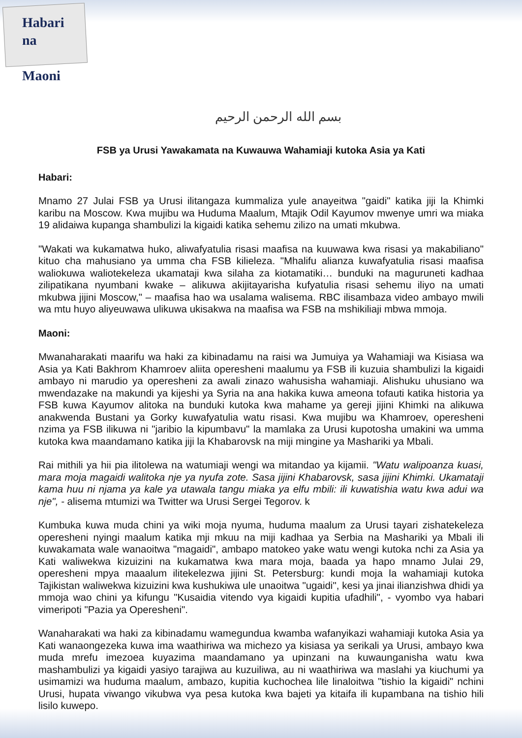Habari na
Maoni
بسم الله الرحمن الرحيم
FSB ya Urusi Yawakamata na Kuwauwa Wahamiaji kutoka Asia ya Kati
Habari:
Mnamo 27 Julai FSB ya Urusi ilitangaza kummaliza yule anayeitwa "gaidi" katika jiji la Khimki karibu na Moscow. Kwa mujibu wa Huduma Maalum, Mtajik Odil Kayumov mwenye umri wa miaka 19 alidaiwa kupanga shambulizi la kigaidi katika sehemu zilizo na umati mkubwa.
"Wakati wa kukamatwa huko, aliwafyatulia risasi maafisa na kuuwawa kwa risasi ya makabiliano" kituo cha mahusiano ya umma cha FSB kilieleza. "Mhalifu alianza kuwafyatulia risasi maafisa waliokuwa waliotekeleza ukamataji kwa silaha za kiotamatiki… bunduki na maguruneti kadhaa zilipatikana nyumbani kwake – alikuwa akijitayarisha kufyatulia risasi sehemu iliyo na umati mkubwa jijini Moscow," – maafisa hao wa usalama walisema. RBC ilisambaza video ambayo mwili wa mtu huyo aliyeuwawa ulikuwa ukisakwa na maafisa wa FSB na mshikiliaji mbwa mmoja.
Maoni:
Mwanaharakati maarifu wa haki za kibinadamu na raisi wa Jumuiya ya Wahamiaji wa Kisiasa wa Asia ya Kati Bakhrom Khamroev aliita operesheni maalumu ya FSB ili kuzuia shambulizi la kigaidi ambayo ni marudio ya operesheni za awali zinazo wahusisha wahamiaji. Alishuku uhusiano wa mwendazake na makundi ya kijeshi ya Syria na ana hakika kuwa ameona tofauti katika historia ya FSB kuwa Kayumov alitoka na bunduki kutoka kwa mahame ya gereji jijini Khimki na alikuwa anakwenda Bustani ya Gorky kuwafyatulia watu risasi. Kwa mujibu wa Khamroev, operesheni nzima ya FSB ilikuwa ni "jaribio la kipumbavu" la mamlaka za Urusi kupotosha umakini wa umma kutoka kwa maandamano katika jiji la Khabarovsk na miji mingine ya Mashariki ya Mbali.
Rai mithili ya hii pia ilitolewa na watumiaji wengi wa mitandao ya kijamii. "Watu walipoanza kuasi, mara moja magaidi walitoka nje ya nyufa zote. Sasa jijini Khabarovsk, sasa jijini Khimki. Ukamataji kama huu ni njama ya kale ya utawala tangu miaka ya elfu mbili: ili kuwatishia watu kwa adui wa nje", - alisema mtumizi wa Twitter wa Urusi Sergei Tegorov. k
Kumbuka kuwa muda chini ya wiki moja nyuma, huduma maalum za Urusi tayari zishatekeleza operesheni nyingi maalum katika mji mkuu na miji kadhaa ya Serbia na Mashariki ya Mbali ili kuwakamata wale wanaoitwa "magaidi", ambapo matokeo yake watu wengi kutoka nchi za Asia ya Kati waliwekwa kizuizini na kukamatwa kwa mara moja, baada ya hapo mnamo Julai 29, operesheni mpya maaalum ilitekelezwa jijini St. Petersburg: kundi moja la wahamiaji kutoka Tajikistan waliwekwa kizuizini kwa kushukiwa ule unaoitwa "ugaidi", kesi ya jinai ilianzishwa dhidi ya mmoja wao chini ya kifungu "Kusaidia vitendo vya kigaidi kupitia ufadhili", - vyombo vya habari vimeripoti "Pazia ya Operesheni".
Wanaharakati wa haki za kibinadamu wamegundua kwamba wafanyikazi wahamiaji kutoka Asia ya Kati wanaongezeka kuwa ima waathiriwa wa michezo ya kisiasa ya serikali ya Urusi, ambayo kwa muda mrefu imezoea kuyazima maandamano ya upinzani na kuwaunganisha watu kwa mashambulizi ya kigaidi yasiyo tarajiwa au kuzuiliwa, au ni waathiriwa wa maslahi ya kiuchumi ya usimamizi wa huduma maalum, ambazo, kupitia kuchochea lile linaloitwa "tishio la kigaidi" nchini Urusi, hupata viwango vikubwa vya pesa kutoka kwa bajeti ya kitaifa ili kupambana na tishio hili lisilo kuwepo.